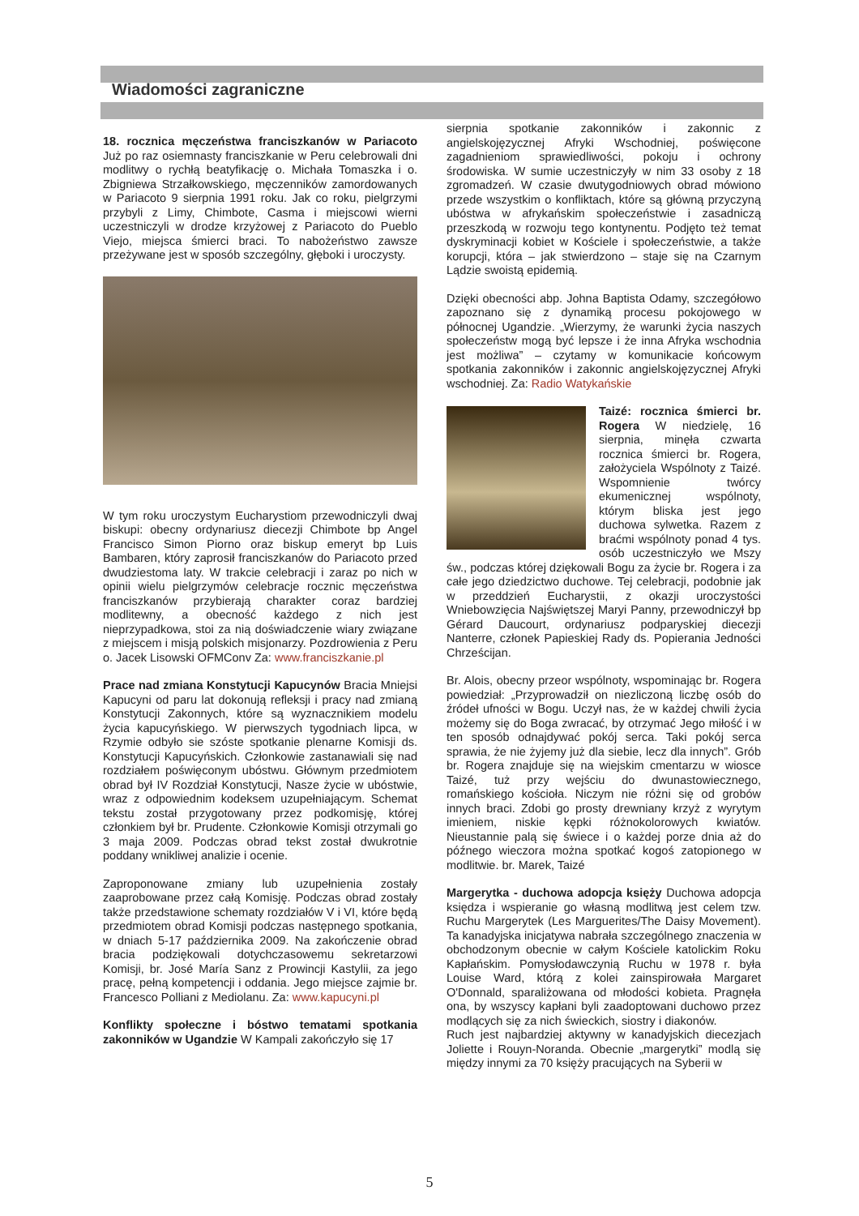Wiadomości zagraniczne
18. rocznica męczeństwa franciszkanów w Pariacoto Już po raz osiemnasty franciszkanie w Peru celebrowali dni modlitwy o rychłą beatyfikację o. Michała Tomaszka i o. Zbigniewa Strzałkowskiego, męczenników zamordowanych w Pariacoto 9 sierpnia 1991 roku. Jak co roku, pielgrzymi przybyli z Limy, Chimbote, Casma i miejscowi wierni uczestniczyli w drodze krzyżowej z Pariacoto do Pueblo Viejo, miejsca śmierci braci. To nabożeństwo zawsze przeżywane jest w sposób szczególny, głęboki i uroczysty.
W tym roku uroczystym Eucharystiom przewodniczyli dwaj biskupi: obecny ordynariusz diecezji Chimbote bp Angel Francisco Simon Piorno oraz biskup emeryt bp Luis Bambaren, który zaprosił franciszkanów do Pariacoto przed dwudziestoma laty. W trakcie celebracji i zaraz po nich w opinii wielu pielgrzymów celebracje rocznic męczeństwa franciszkanów przybierają charakter coraz bardziej modlitewny, a obecność każdego z nich jest nieprzypadkowa, stoi za nią doświadczenie wiary związane z miejscem i misją polskich misjonarzy. Pozdrowienia z Peru o. Jacek Lisowski OFMConv Za: www.franciszkanie.pl
Prace nad zmiana Konstytucji Kapucynów Bracia Mniejsi Kapucyni od paru lat dokonują refleksji i pracy nad zmianą Konstytucji Zakonnych, które są wyznacznikiem modelu życia kapucyńskiego. W pierwszych tygodniach lipca, w Rzymie odbyło sie szóste spotkanie plenarne Komisji ds. Konstytucji Kapucyńskich. Członkowie zastanawiali się nad rozdziałem poświęconym ubóstwu. Głównym przedmiotem obrad był IV Rozdział Konstytucji, Nasze życie w ubóstwie, wraz z odpowiednim kodeksem uzupełniającym. Schemat tekstu został przygotowany przez podkomisję, której członkiem był br. Prudente. Członkowie Komisji otrzymali go 3 maja 2009. Podczas obrad tekst został dwukrotnie poddany wnikliwej analizie i ocenie.
Zaproponowane zmiany lub uzupełnienia zostały zaaprobowane przez całą Komisję. Podczas obrad zostały także przedstawione schematy rozdziałów V i VI, które będą przedmiotem obrad Komisji podczas następnego spotkania, w dniach 5-17 października 2009. Na zakończenie obrad bracia podziękowali dotychczasowemu sekretarzowi Komisji, br. José María Sanz z Prowincji Kastylii, za jego pracę, pełną kompetencji i oddania. Jego miejsce zajmie br. Francesco Polliani z Mediolanu. Za: www.kapucyni.pl
Konflikty społeczne i bóstwo tematami spotkania zakonników w Ugandzie W Kampali zakończyło się 17
sierpnia spotkanie zakonników i zakonnic z angielskojęzycznej Afryki Wschodniej, poświęcone zagadnieniom sprawiedliwości, pokoju i ochrony środowiska. W sumie uczestniczyły w nim 33 osoby z 18 zgromadzeń. W czasie dwutygodniowych obrad mówiono przede wszystkim o konfliktach, które są główną przyczyną ubóstwa w afrykańskim społeczeństwie i zasadniczą przeszkodą w rozwoju tego kontynentu. Podjęto też temat dyskryminacji kobiet w Kościele i społeczeństwie, a także korupcji, która – jak stwierdzono – staje się na Czarnym Lądzie swoistą epidemią.
Dzięki obecności abp. Johna Baptista Odamy, szczegółowo zapoznano się z dynamiką procesu pokojowego w północnej Ugandzie. „Wierzymy, że warunki życia naszych społeczeństw mogą być lepsze i że inna Afryka wschodnia jest możliwa” – czytamy w komunikacie końcowym spotkania zakonników i zakonnic angielskojęzycznej Afryki wschodniej. Za: Radio Watykańskie
Taizé: rocznica śmierci br. Rogera W niedzielę, 16 sierpnia, minęła czwarta rocznica śmierci br. Rogera, założyciela Wspólnoty z Taizé. Wspomnienie twórcy ekumenicznej wspólnoty, którym bliska jest jego duchowa sylwetka. Razem z braćmi wspólnoty ponad 4 tys. osób uczestniczyło we Mszy św., podczas której dziękowali Bogu za życie br. Rogera i za całe jego dziedzictwo duchowe. Tej celebracji, podobnie jak w przeddzień Eucharystii, z okazji uroczystości Wniebowzięcia Najświętszej Maryi Panny, przewodniczył bp Gérard Daucourt, ordynariusz podparyskiej diecezji Nanterre, członek Papieskiej Rady ds. Popierania Jedności Chrześcijan.
Br. Alois, obecny przeor wspólnoty, wspominając br. Rogera powiedział: „Przyprowadził on niezliczoną liczbę osób do źródeł ufności w Bogu. Uczył nas, że w każdej chwili życia możemy się do Boga zwracać, by otrzymać Jego miłość i w ten sposób odnajdywać pokój serca. Taki pokój serca sprawia, że nie żyjemy już dla siebie, lecz dla innych”. Grób br. Rogera znajduje się na wiejskim cmentarzu w wiosce Taizé, tuż przy wejściu do dwunastowiecznego, romańskiego kościoła. Niczym nie różni się od grobów innych braci. Zdobi go prosty drewniany krzyż z wyrytym imieniem, niskie kępki różnokolorowych kwiatów. Nieustannie palą się świece i o każdej porze dnia aż do późnego wieczora można spotkać kogoś zatopionego w modlitwie. br. Marek, Taizé
Margerytka - duchowa adopcja księży Duchowa adopcja księdza i wspieranie go własną modlitwą jest celem tzw. Ruchu Margerytek (Les Marguerites/The Daisy Movement). Ta kanadyjska inicjatywa nabrała szczególnego znaczenia w obchodzonym obecnie w całym Kościele katolickim Roku Kapłańskim. Pomysłodawczynią Ruchu w 1978 r. była Louise Ward, którą z kolei zainspirowała Margaret O'Donnald, sparaliżowana od młodości kobieta. Pragnęła ona, by wszyscy kapłani byli zaadoptowani duchowo przez modlących się za nich świeckich, siostry i diakonów.
Ruch jest najbardziej aktywny w kanadyjskich diecezjach Joliette i Rouyn-Noranda. Obecnie „margerytki” modlą się między innymi za 70 księży pracujących na Syberii w
5